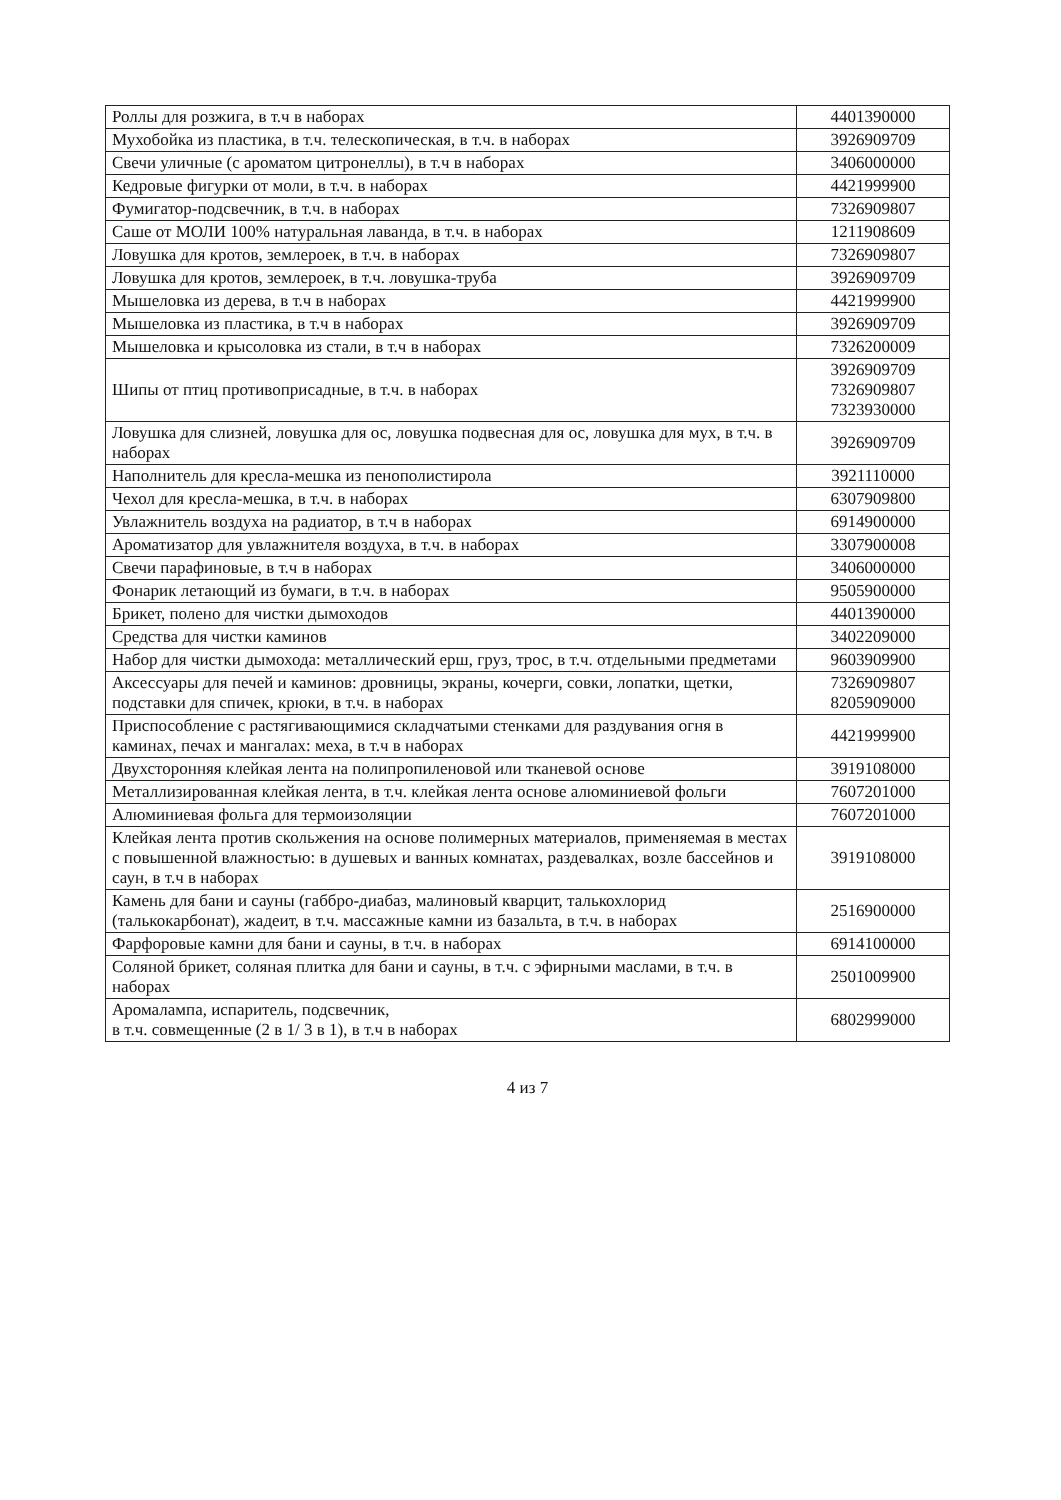| Роллы для розжига, в т.ч в наборах | 4401390000 |
| Мухобойка из пластика, в т.ч. телескопическая, в т.ч. в наборах | 3926909709 |
| Свечи уличные (с ароматом цитронеллы), в т.ч в наборах | 3406000000 |
| Кедровые фигурки от моли, в т.ч. в наборах | 4421999900 |
| Фумигатор-подсвечник, в т.ч. в наборах | 7326909807 |
| Саше от МОЛИ 100% натуральная лаванда, в т.ч. в наборах | 1211908609 |
| Ловушка для кротов, землероек, в т.ч. в наборах | 7326909807 |
| Ловушка для кротов, землероек, в т.ч. ловушка-труба | 3926909709 |
| Мышеловка из дерева, в т.ч в наборах | 4421999900 |
| Мышеловка из пластика, в т.ч в наборах | 3926909709 |
| Мышеловка и крысоловка из стали, в т.ч в наборах | 7326200009 |
| Шипы от птиц противоприсадные, в т.ч. в наборах | 3926909709 7326909807 7323930000 |
| Ловушка для слизней, ловушка для ос, ловушка подвесная для ос, ловушка для мух, в т.ч. в наборах | 3926909709 |
| Наполнитель для кресла-мешка из пенополистирола | 3921110000 |
| Чехол для кресла-мешка, в т.ч. в наборах | 6307909800 |
| Увлажнитель воздуха на радиатор, в т.ч в наборах | 6914900000 |
| Ароматизатор для увлажнителя воздуха, в т.ч. в наборах | 3307900008 |
| Свечи парафиновые, в т.ч в наборах | 3406000000 |
| Фонарик летающий из бумаги, в т.ч. в наборах | 9505900000 |
| Брикет, полено для чистки дымоходов | 4401390000 |
| Средства для чистки каминов | 3402209000 |
| Набор для чистки дымохода: металлический ерш, груз, трос, в т.ч. отдельными предметами | 9603909900 |
| Аксессуары для печей и каминов: дровницы, экраны, кочерги, совки, лопатки, щетки, подставки для спичек, крюки, в т.ч. в наборах | 7326909807 8205909000 |
| Приспособление с растягивающимися складчатыми стенками для раздувания огня в каминах, печах и мангалах: меха, в т.ч в наборах | 4421999900 |
| Двухсторонняя клейкая лента на полипропиленовой или тканевой основе | 3919108000 |
| Металлизированная клейкая лента, в т.ч. клейкая лента основе алюминиевой фольги | 7607201000 |
| Алюминиевая фольга для термоизоляции | 7607201000 |
| Клейкая лента против скольжения на основе полимерных материалов, применяемая в местах с повышенной влажностью: в душевых и ванных комнатах, раздевалках, возле бассейнов и саун, в т.ч в наборах | 3919108000 |
| Камень для бани и сауны (габбро-диабаз, малиновый кварцит, талькохлорид (талькокарбонат), жадеит, в т.ч. массажные камни из базальта, в т.ч. в наборах | 2516900000 |
| Фарфоровые камни для бани и сауны, в т.ч. в наборах | 6914100000 |
| Соляной брикет, соляная плитка для бани и сауны, в т.ч. с эфирными маслами, в т.ч. в наборах | 2501009900 |
| Аромалампа, испаритель, подсвечник, в т.ч. совмещенные (2 в 1/ 3 в 1), в т.ч в наборах | 6802999000 |
4 из 7